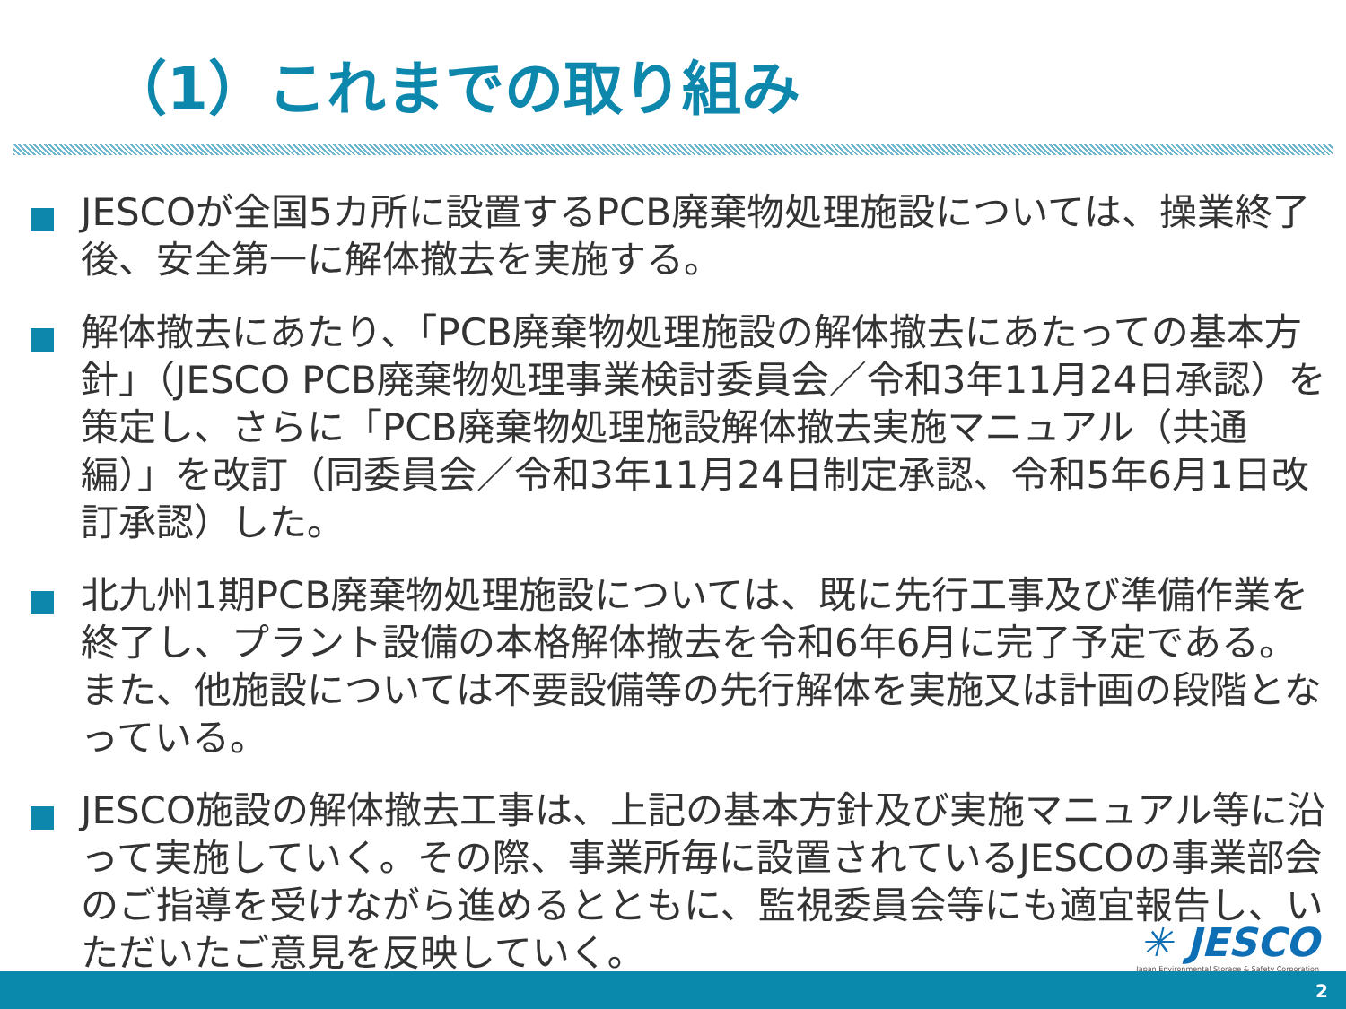（1）これまでの取り組み
JESCOが全国5カ所に設置するPCB廃棄物処理施設については、操業終了後、安全第一に解体撤去を実施する。
解体撤去にあたり、「PCB廃棄物処理施設の解体撤去にあたっての基本方針」（JESCO PCB廃棄物処理事業検討委員会／令和3年11月24日承認）を策定し、さらに「PCB廃棄物処理施設解体撤去実施マニュアル（共通編）」を改訂（同委員会／令和3年11月24日制定承認、令和5年6月1日改訂承認）した。
北九州1期PCB廃棄物処理施設については、既に先行工事及び準備作業を終了し、プラント設備の本格解体撤去を令和6年6月に完了予定である。また、他施設については不要設備等の先行解体を実施又は計画の段階となっている。
JESCO施設の解体撤去工事は、上記の基本方針及び実施マニュアル等に沿って実施していく。その際、事業所毎に設置されているJESCOの事業部会のご指導を受けながら進めるとともに、監視委員会等にも適宜報告し、いただいたご意見を反映していく。
✳ JESCO
Japan Environmental Storage & Safety Corporation
2